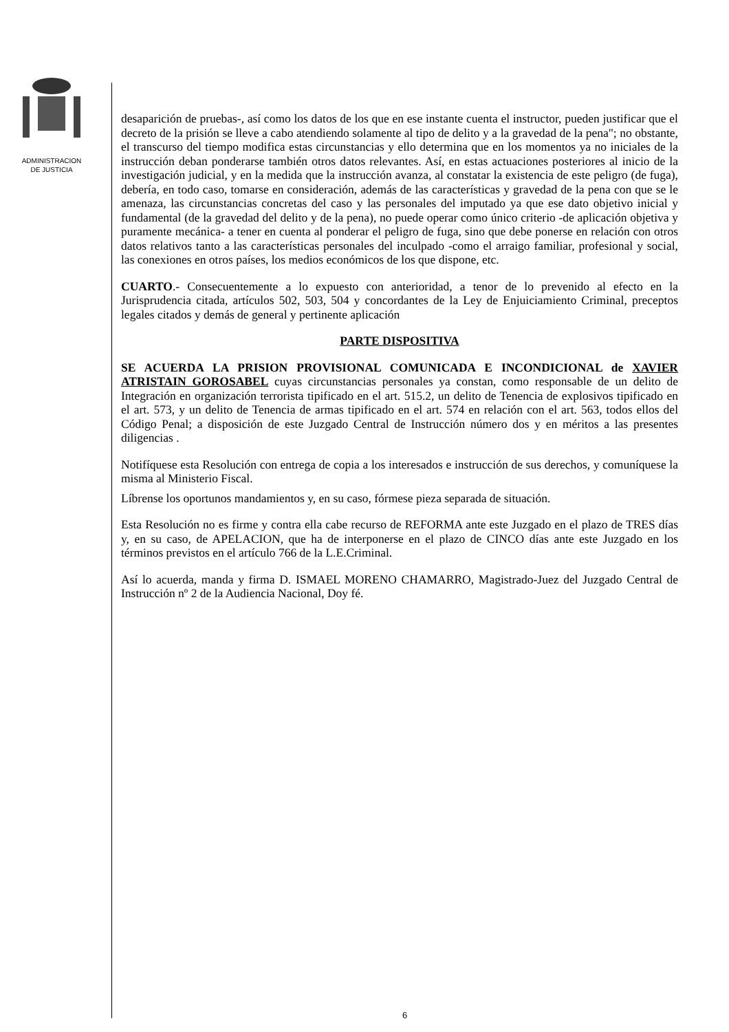ADMINISTRACION
DE JUSTICIA
desaparición de pruebas-, así como los datos de los que en ese instante cuenta el instructor, pueden justificar que el decreto de la prisión se lleve a cabo atendiendo solamente al tipo de delito y a la gravedad de la pena"; no obstante, el transcurso del tiempo modifica estas circunstancias y ello determina que en los momentos ya no iniciales de la instrucción deban ponderarse también otros datos relevantes. Así, en estas actuaciones posteriores al inicio de la investigación judicial, y en la medida que la instrucción avanza, al constatar la existencia de este peligro (de fuga), debería, en todo caso, tomarse en consideración, además de las características y gravedad de la pena con que se le amenaza, las circunstancias concretas del caso y las personales del imputado ya que ese dato objetivo inicial y fundamental (de la gravedad del delito y de la pena), no puede operar como único criterio -de aplicación objetiva y puramente mecánica- a tener en cuenta al ponderar el peligro de fuga, sino que debe ponerse en relación con otros datos relativos tanto a las características personales del inculpado -como el arraigo familiar, profesional y social, las conexiones en otros países, los medios económicos de los que dispone, etc.
CUARTO.- Consecuentemente a lo expuesto con anterioridad, a tenor de lo prevenido al efecto en la Jurisprudencia citada, artículos 502, 503, 504 y concordantes de la Ley de Enjuiciamiento Criminal, preceptos legales citados y demás de general y pertinente aplicación
PARTE DISPOSITIVA
SE ACUERDA LA PRISION PROVISIONAL COMUNICADA E INCONDICIONAL de XAVIER ATRISTAIN GOROSABEL cuyas circunstancias personales ya constan, como responsable de un delito de Integración en organización terrorista tipificado en el art. 515.2, un delito de Tenencia de explosivos tipificado en el art. 573, y un delito de Tenencia de armas tipificado en el art. 574 en relación con el art. 563, todos ellos del Código Penal; a disposición de este Juzgado Central de Instrucción número dos y en méritos a las presentes diligencias .
Notifíquese esta Resolución con entrega de copia a los interesados e instrucción de sus derechos, y comuníquese la misma al Ministerio Fiscal.
Líbrense los oportunos mandamientos y, en su caso, fórmese pieza separada de situación.
Esta Resolución no es firme y contra ella cabe recurso de REFORMA ante este Juzgado en el plazo de TRES días y, en su caso, de APELACION, que ha de interponerse en el plazo de CINCO días ante este Juzgado en los términos previstos en el artículo 766 de la L.E.Criminal.
Así lo acuerda, manda y firma D. ISMAEL MORENO CHAMARRO, Magistrado-Juez del Juzgado Central de Instrucción nº 2 de la Audiencia Nacional, Doy fé.
6